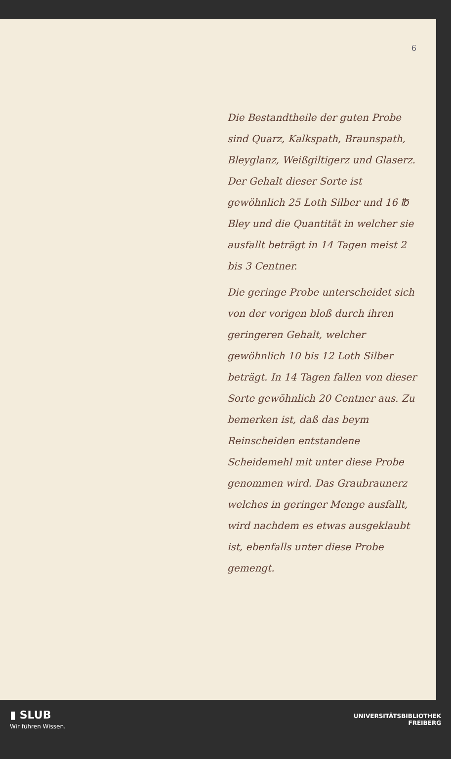6
Die Bestandtheile der guten Probe sind Quarz, Kalkspath, Braunspath, Bleyglanz, Weißgiltigerz und Glaserz. Der Gehalt dieser Sorte ist gewöhnlich 25 Loth Silber und 16 ℔ Bley und die Quantität in welcher sie ausfallt beträgt in 14 Tagen meist 2 bis 3 Centner.
Die geringe Probe unterscheidet sich von der vorigen bloß durch ihren geringeren Gehalt, welcher gewöhnlich 10 bis 12 Loth Silber beträgt. In 14 Tagen fallen von dieser Sorte gewöhnlich 20 Centner aus. Zu bemerken ist, daß das beym Reinscheiden entstandene Scheidemehl mit unter diese Probe genommen wird. Das Graubraunerz welches in geringer Menge ausfallt, wird nachdem es etwas ausgeklaubt ist, ebenfalls unter diese Probe gemengt.
▮ SLUB
Wir führen Wissen.
UNIVERSITÄTSBIBLIOTHEK
FREIBERG